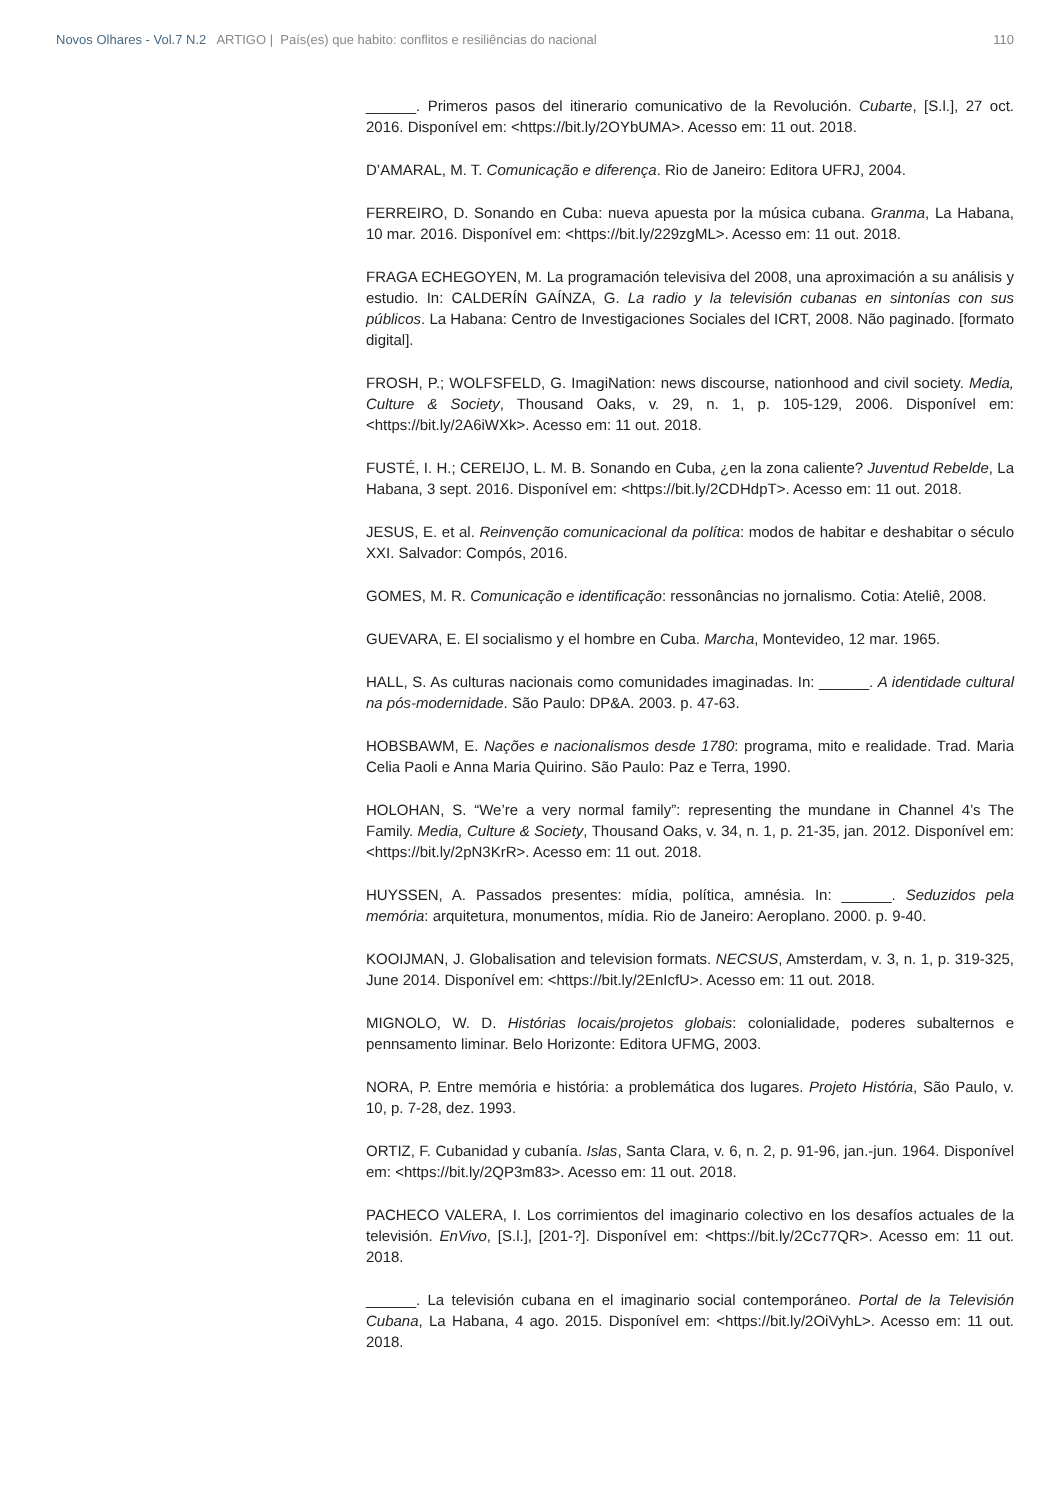Novos Olhares - Vol.7 N.2 ARTIGO | País(es) que habito: conflitos e resiliências do nacional
110
______. Primeros pasos del itinerario comunicativo de la Revolución. Cubarte, [S.l.], 27 oct. 2016. Disponível em: <https://bit.ly/2OYbUMA>. Acesso em: 11 out. 2018.
D’AMARAL, M. T. Comunicação e diferença. Rio de Janeiro: Editora UFRJ, 2004.
FERREIRO, D. Sonando en Cuba: nueva apuesta por la música cubana. Granma, La Habana, 10 mar. 2016. Disponível em: <https://bit.ly/229zgML>. Acesso em: 11 out. 2018.
FRAGA ECHEGOYEN, M. La programación televisiva del 2008, una aproximación a su análisis y estudio. In: CALDERÍN GAÍNZA, G. La radio y la televisión cubanas en sintonías con sus públicos. La Habana: Centro de Investigaciones Sociales del ICRT, 2008. Não paginado. [formato digital].
FROSH, P.; WOLFSFELD, G. ImagiNation: news discourse, nationhood and civil society. Media, Culture & Society, Thousand Oaks, v. 29, n. 1, p. 105-129, 2006. Disponível em: <https://bit.ly/2A6iWXk>. Acesso em: 11 out. 2018.
FUSTÉ, I. H.; CEREIJO, L. M. B. Sonando en Cuba, ¿en la zona caliente? Juventud Rebelde, La Habana, 3 sept. 2016. Disponível em: <https://bit.ly/2CDHdpT>. Acesso em: 11 out. 2018.
JESUS, E. et al. Reinvenção comunicacional da política: modos de habitar e deshabitar o século XXI. Salvador: Compós, 2016.
GOMES, M. R. Comunicação e identificação: ressonâncias no jornalismo. Cotia: Ateliê, 2008.
GUEVARA, E. El socialismo y el hombre en Cuba. Marcha, Montevideo, 12 mar. 1965.
HALL, S. As culturas nacionais como comunidades imaginadas. In: ______. A identidade cultural na pós-modernidade. São Paulo: DP&A. 2003. p. 47-63.
HOBSBAWM, E. Nações e nacionalismos desde 1780: programa, mito e realidade. Trad. Maria Celia Paoli e Anna Maria Quirino. São Paulo: Paz e Terra, 1990.
HOLOHAN, S. “We’re a very normal family”: representing the mundane in Channel 4’s The Family. Media, Culture & Society, Thousand Oaks, v. 34, n. 1, p. 21-35, jan. 2012. Disponível em: <https://bit.ly/2pN3KrR>. Acesso em: 11 out. 2018.
HUYSSEN, A. Passados presentes: mídia, política, amnésia. In: ______. Seduzidos pela memória: arquitetura, monumentos, mídia. Rio de Janeiro: Aeroplano. 2000. p. 9-40.
KOOIJMAN, J. Globalisation and television formats. NECSUS, Amsterdam, v. 3, n. 1, p. 319-325, June 2014. Disponível em: <https://bit.ly/2EnIcfU>. Acesso em: 11 out. 2018.
MIGNOLO, W. D. Histórias locais/projetos globais: colonialidade, poderes subalternos e pennsamento liminar. Belo Horizonte: Editora UFMG, 2003.
NORA, P. Entre memória e história: a problemática dos lugares. Projeto História, São Paulo, v. 10, p. 7-28, dez. 1993.
ORTIZ, F. Cubanidad y cubanía. Islas, Santa Clara, v. 6, n. 2, p. 91-96, jan.-jun. 1964. Disponível em: <https://bit.ly/2QP3m83>. Acesso em: 11 out. 2018.
PACHECO VALERA, I. Los corrimientos del imaginario colectivo en los desafíos actuales de la televisión. EnVivo, [S.l.], [201-?]. Disponível em: <https://bit.ly/2Cc77QR>. Acesso em: 11 out. 2018.
______. La televisión cubana en el imaginario social contemporáneo. Portal de la Televisión Cubana, La Habana, 4 ago. 2015. Disponível em: <https://bit.ly/2OiVyhL>. Acesso em: 11 out. 2018.